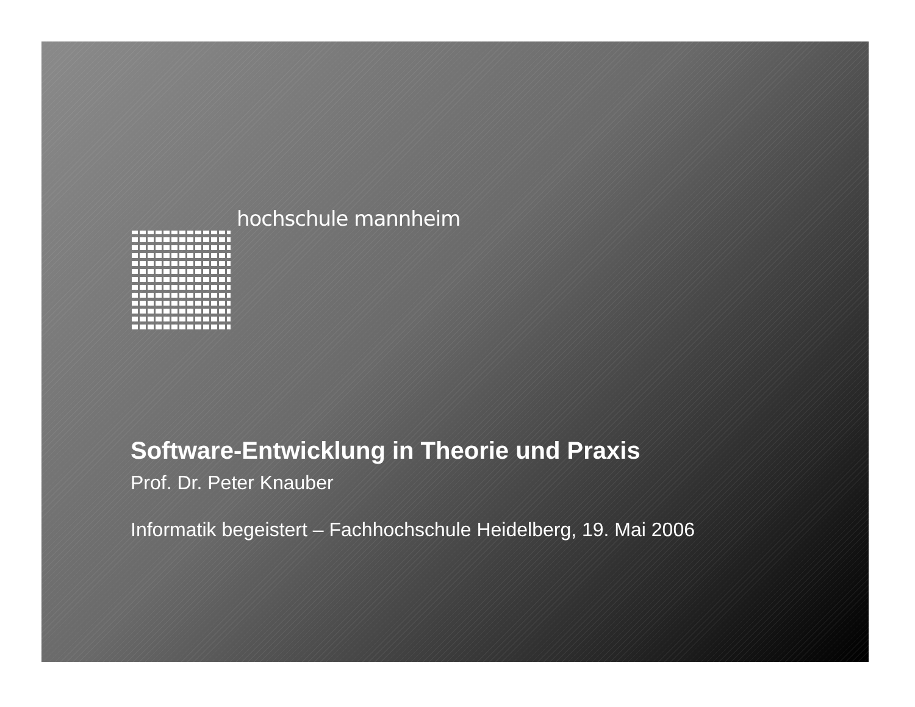hochschule mannheim
Software-Entwicklung in Theorie und Praxis
Prof. Dr. Peter Knauber
Informatik begeistert – Fachhochschule Heidelberg, 19. Mai 2006